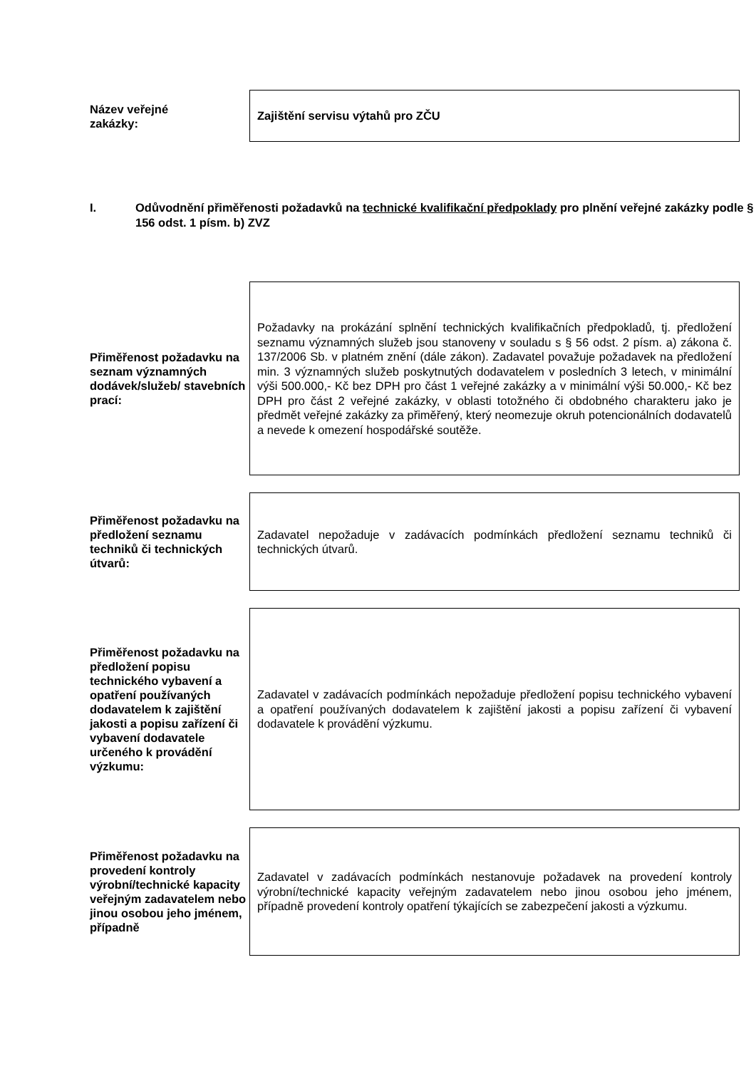Název veřejné
zakázky:
Zajištění servisu výtahů pro ZČU
I. Odůvodnění přiměřenosti požadavků na technické kvalifikační předpoklady pro plnění veřejné zakázky podle § 156 odst. 1 písm. b) ZVZ
Přiměřenost požadavku na seznam významných dodávek/služeb/ stavebních prací:
Požadavky na prokázání splnění technických kvalifikačních předpokladů, tj. předložení seznamu významných služeb jsou stanoveny v souladu s § 56 odst. 2 písm. a) zákona č. 137/2006 Sb. v platném znění (dále zákon). Zadavatel považuje požadavek na předložení min. 3 významných služeb poskytnutých dodavatelem v posledních 3 letech, v minimální výši 500.000,- Kč bez DPH pro část 1 veřejné zakázky a v minimální výši 50.000,- Kč bez DPH pro část 2 veřejné zakázky, v oblasti totožného či obdobného charakteru jako je předmět veřejné zakázky za přiměřený, který neomezuje okruh potencionálních dodavatelů a nevede k omezení hospodářské soutěže.
Přiměřenost požadavku na předložení seznamu techniků či technických útvarů:
Zadavatel nepožaduje v zadávacích podmínkách předložení seznamu techniků či technických útvarů.
Přiměřenost požadavku na předložení popisu technického vybavení a opatření používaných dodavatelem k zajištění jakosti a popisu zařízení či vybavení dodavatele určeného k provádění výzkumu:
Zadavatel v zadávacích podmínkách nepožaduje předložení popisu technického vybavení a opatření používaných dodavatelem k zajištění jakosti a popisu zařízení či vybavení dodavatele k provádění výzkumu.
Přiměřenost požadavku na provedení kontroly výrobní/technické kapacity veřejným zadavatelem nebo jinou osobou jeho jménem, případně
Zadavatel v zadávacích podmínkách nestanovuje požadavek na provedení kontroly výrobní/technické kapacity veřejným zadavatelem nebo jinou osobou jeho jménem, případně provedení kontroly opatření týkajících se zabezpečení jakosti a výzkumu.